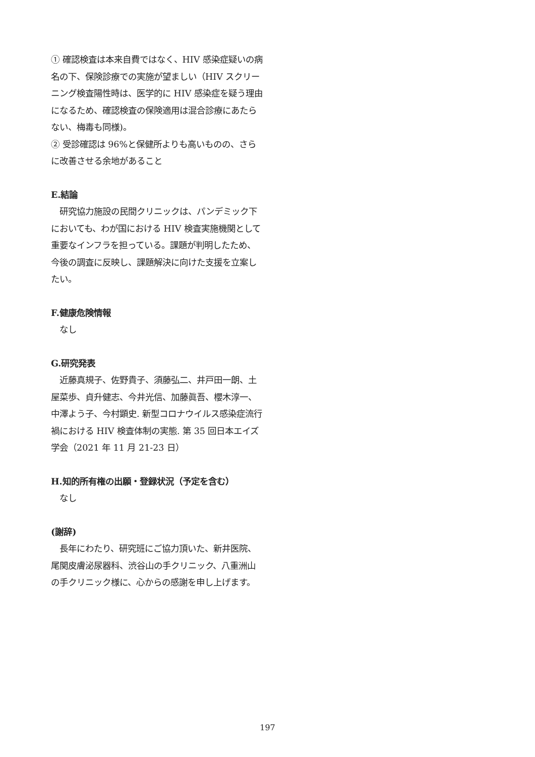① 確認検査は本来自費ではなく、HIV 感染症疑いの病名の下、保険診療での実施が望ましい（HIV スクリーニング検査陽性時は、医学的に HIV 感染症を疑う理由になるため、確認検査の保険適用は混合診療にあたらない、梅毒も同様)。
② 受診確認は 96%と保健所よりも高いものの、さらに改善させる余地があること
E.結論
　研究協力施設の民間クリニックは、パンデミック下においても、わが国における HIV 検査実施機関として重要なインフラを担っている。課題が判明したため、今後の調査に反映し、課題解決に向けた支援を立案したい。
F.健康危険情報
　なし
G.研究発表
　近藤真規子、佐野貴子、須藤弘二、井戸田一朗、土屋菜歩、貞升健志、今井光信、加藤眞吾、櫻木淳一、中澤よう子、今村顕史. 新型コロナウイルス感染症流行禍における HIV 検査体制の実態. 第 35 回日本エイズ学会（2021 年 11 月 21-23 日）
H.知的所有権の出願・登録状況（予定を含む）
　なし
(謝辞)
　長年にわたり、研究班にご協力頂いた、新井医院、尾関皮膚泌尿器科、渋谷山の手クリニック、八重洲山の手クリニック様に、心からの感謝を申し上げます。
197